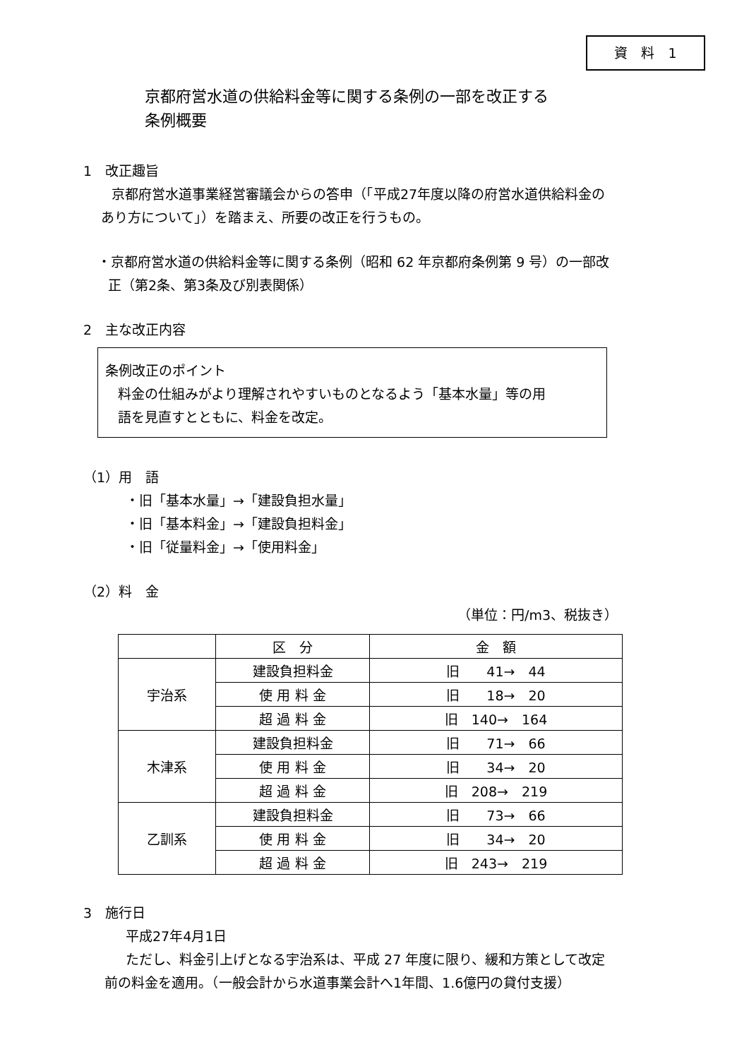資　料　1
京都府営水道の供給料金等に関する条例の一部を改正する
条例概要
1　改正趣旨
京都府営水道事業経営審議会からの答申（「平成27年度以降の府営水道供給料金の
あり方について」）を踏まえ、所要の改正を行うもの。
・京都府営水道の供給料金等に関する条例（昭和 62 年京都府条例第 9 号）の一部改
正（第2条、第3条及び別表関係）
2　主な改正内容
条例改正のポイント
料金の仕組みがより理解されやすいものとなるよう「基本水量」等の用
語を見直すとともに、料金を改定。
（1）用　語
・旧「基本水量」→「建設負担水量」
・旧「基本料金」→「建設負担料金」
・旧「従量料金」→「使用料金」
（2）料　金
（単位：円/m3、税抜き）
| | 区 分 | 金 額 |
| --- | --- | --- |
| 宇治系 | 建設負担料金 | 旧 41→ 44 |
| | 使 用 料 金 | 旧 18→ 20 |
| | 超 過 料 金 | 旧 140→ 164 |
| 木津系 | 建設負担料金 | 旧 71→ 66 |
| | 使 用 料 金 | 旧 34→ 20 |
| | 超 過 料 金 | 旧 208→ 219 |
| 乙訓系 | 建設負担料金 | 旧 73→ 66 |
| | 使 用 料 金 | 旧 34→ 20 |
| | 超 過 料 金 | 旧 243→ 219 |
3　施行日
平成27年4月1日
ただし、料金引上げとなる宇治系は、平成 27 年度に限り、緩和方策として改定
前の料金を適用。（一般会計から水道事業会計へ1年間、1.6億円の貸付支援）